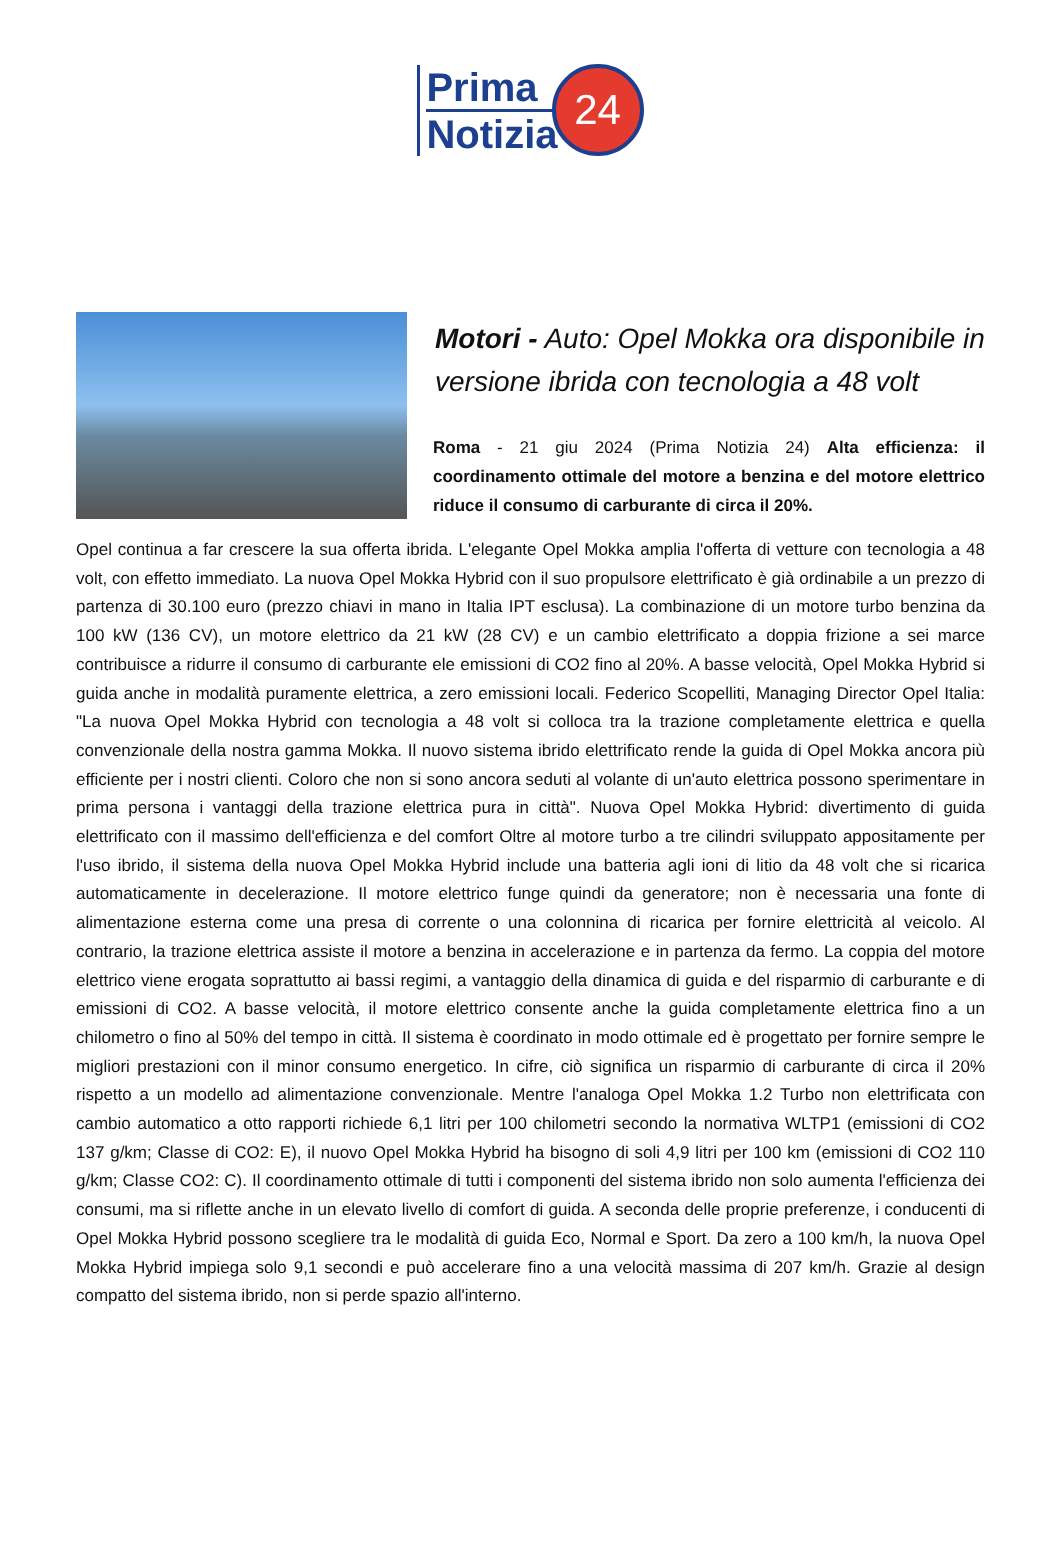Prima
Notizia
24
Motori - Auto: Opel Mokka ora disponibile in versione ibrida con tecnologia a 48 volt
Roma - 21 giu 2024 (Prima Notizia 24) Alta efficienza: il coordinamento ottimale del motore a benzina e del motore elettrico riduce il consumo di carburante di circa il 20%.
Opel continua a far crescere la sua offerta ibrida. L'elegante Opel Mokka amplia l'offerta di vetture con tecnologia a 48 volt, con effetto immediato. La nuova Opel Mokka Hybrid con il suo propulsore elettrificato è già ordinabile a un prezzo di partenza di 30.100 euro (prezzo chiavi in mano in Italia IPT esclusa). La combinazione di un motore turbo benzina da 100 kW (136 CV), un motore elettrico da 21 kW (28 CV) e un cambio elettrificato a doppia frizione a sei marce contribuisce a ridurre il consumo di carburante ele emissioni di CO2 fino al 20%. A basse velocità, Opel Mokka Hybrid si guida anche in modalità puramente elettrica, a zero emissioni locali. Federico Scopelliti, Managing Director Opel Italia: "La nuova Opel Mokka Hybrid con tecnologia a 48 volt si colloca tra la trazione completamente elettrica e quella convenzionale della nostra gamma Mokka. Il nuovo sistema ibrido elettrificato rende la guida di Opel Mokka ancora più efficiente per i nostri clienti. Coloro che non si sono ancora seduti al volante di un'auto elettrica possono sperimentare in prima persona i vantaggi della trazione elettrica pura in città". Nuova Opel Mokka Hybrid: divertimento di guida elettrificato con il massimo dell'efficienza e del comfort Oltre al motore turbo a tre cilindri sviluppato appositamente per l'uso ibrido, il sistema della nuova Opel Mokka Hybrid include una batteria agli ioni di litio da 48 volt che si ricarica automaticamente in decelerazione. Il motore elettrico funge quindi da generatore; non è necessaria una fonte di alimentazione esterna come una presa di corrente o una colonnina di ricarica per fornire elettricità al veicolo. Al contrario, la trazione elettrica assiste il motore a benzina in accelerazione e in partenza da fermo. La coppia del motore elettrico viene erogata soprattutto ai bassi regimi, a vantaggio della dinamica di guida e del risparmio di carburante e di emissioni di CO2. A basse velocità, il motore elettrico consente anche la guida completamente elettrica fino a un chilometro o fino al 50% del tempo in città. Il sistema è coordinato in modo ottimale ed è progettato per fornire sempre le migliori prestazioni con il minor consumo energetico. In cifre, ciò significa un risparmio di carburante di circa il 20% rispetto a un modello ad alimentazione convenzionale. Mentre l'analoga Opel Mokka 1.2 Turbo non elettrificata con cambio automatico a otto rapporti richiede 6,1 litri per 100 chilometri secondo la normativa WLTP1 (emissioni di CO2 137 g/km; Classe di CO2: E), il nuovo Opel Mokka Hybrid ha bisogno di soli 4,9 litri per 100 km (emissioni di CO2 110 g/km; Classe CO2: C). Il coordinamento ottimale di tutti i componenti del sistema ibrido non solo aumenta l'efficienza dei consumi, ma si riflette anche in un elevato livello di comfort di guida. A seconda delle proprie preferenze, i conducenti di Opel Mokka Hybrid possono scegliere tra le modalità di guida Eco, Normal e Sport. Da zero a 100 km/h, la nuova Opel Mokka Hybrid impiega solo 9,1 secondi e può accelerare fino a una velocità massima di 207 km/h. Grazie al design compatto del sistema ibrido, non si perde spazio all'interno.